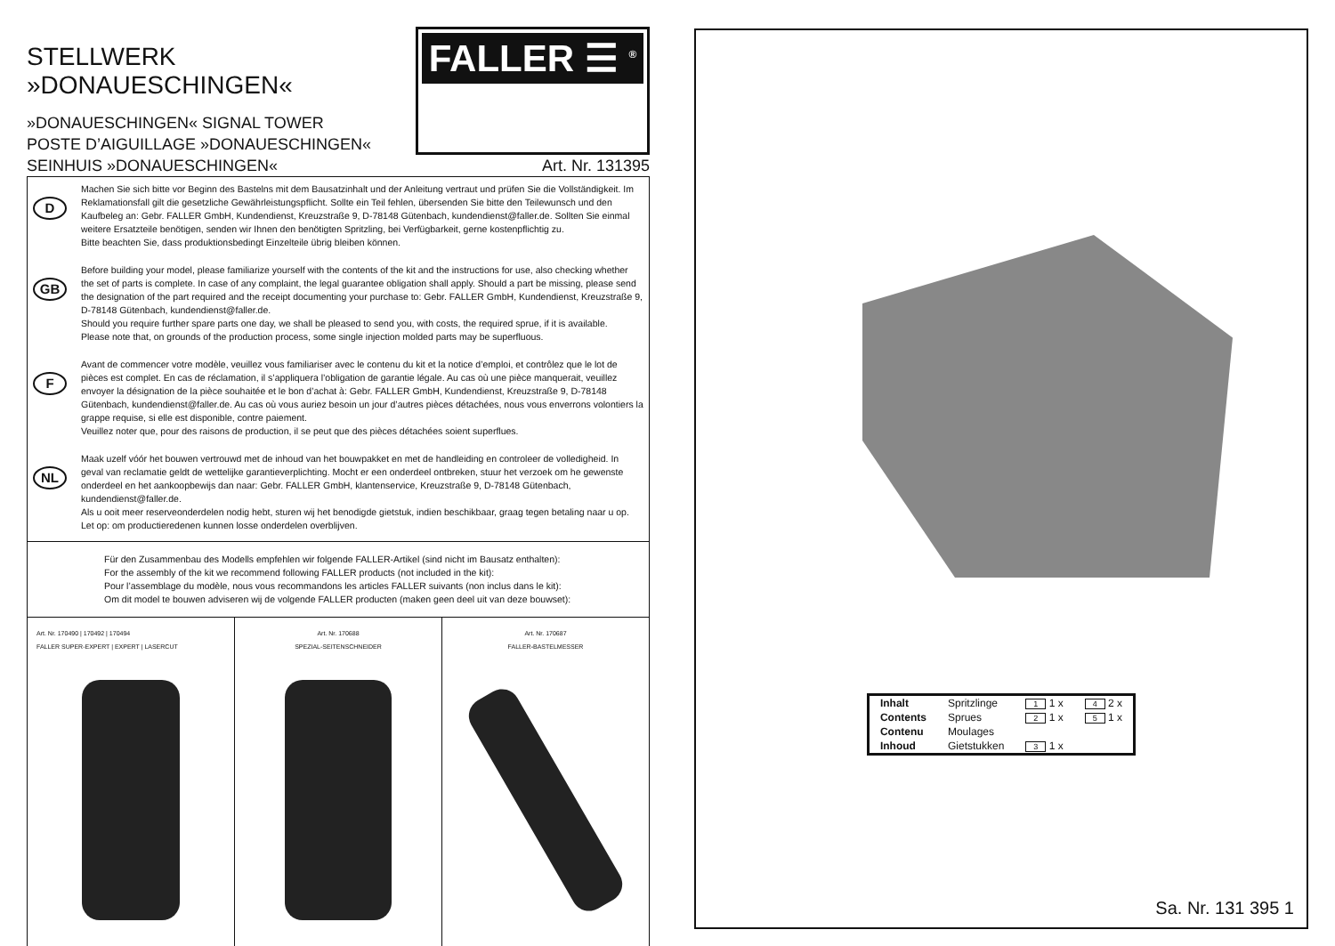STELLWERK »DONAUESCHINGEN«
»DONAUESCHINGEN« SIGNAL TOWER
POSTE D’AIGUILLAGE »DONAUESCHINGEN«
FALLER ☰ <sup>®</sup>
SEINHUIS »DONAUESCHINGEN« Art. Nr. 131395
D
Machen Sie sich bitte vor Beginn des Bastelns mit dem Bausatzinhalt und der Anleitung vertraut und prüfen Sie die Vollständigkeit. Im Reklamationsfall gilt die gesetzliche Gewährleistungspflicht. Sollte ein Teil fehlen, übersenden Sie bitte den Teilewunsch und den Kaufbeleg an: Gebr. FALLER GmbH, Kundendienst, Kreuzstraße 9, D-78148 Gütenbach, kundendienst@faller.de. Sollten Sie einmal weitere Ersatzteile benötigen, senden wir Ihnen den benötigten Spritzling, bei Verfügbarkeit, gerne kostenpflichtig zu.
Bitte beachten Sie, dass produktionsbedingt Einzelteile übrig bleiben können.
GB
Before building your model, please familiarize yourself with the contents of the kit and the instructions for use, also checking whether the set of parts is complete. In case of any complaint, the legal guarantee obligation shall apply. Should a part be missing, please send the designation of the part required and the receipt documenting your purchase to: Gebr. FALLER GmbH, Kundendienst, Kreuzstraße 9, D-78148 Gütenbach, kundendienst@faller.de.
Should you require further spare parts one day, we shall be pleased to send you, with costs, the required sprue, if it is available.
Please note that, on grounds of the production process, some single injection molded parts may be superfluous.
F
Avant de commencer votre modèle, veuillez vous familiariser avec le contenu du kit et la notice d’emploi, et contrôlez que le lot de pièces est complet. En cas de réclamation, il s’appliquera l’obligation de garantie légale. Au cas où une pièce manquerait, veuillez envoyer la désignation de la pièce souhaitée et le bon d’achat à: Gebr. FALLER GmbH, Kundendienst, Kreuzstraße 9, D-78148 Gütenbach, kundendienst@faller.de. Au cas où vous auriez besoin un jour d’autres pièces détachées, nous vous enverrons volontiers la grappe requise, si elle est disponible, contre paiement.
Veuillez noter que, pour des raisons de production, il se peut que des pièces détachées soient superflues.
NL
Maak uzelf vóór het bouwen vertrouwd met de inhoud van het bouwpakket en met de handleiding en controleer de volledigheid. In geval van reclamatie geldt de wettelijke garantieverplichting. Mocht er een onderdeel ontbreken, stuur het verzoek om he gewenste onderdeel en het aankoopbewijs dan naar: Gebr. FALLER GmbH, klantenservice, Kreuzstraße 9, D-78148 Gütenbach, kundendienst@faller.de.
Als u ooit meer reserveonderdelen nodig hebt, sturen wij het benodigde gietstuk, indien beschikbaar, graag tegen betaling naar u op.
Let op: om productieredenen kunnen losse onderdelen overblijven.
Für den Zusammenbau des Modells empfehlen wir folgende FALLER-Artikel (sind nicht im Bausatz enthalten):
For the assembly of the kit we recommend following FALLER products (not included in the kit):
Pour l’assemblage du modèle, nous vous recommandons les articles FALLER suivants (non inclus dans le kit):
Om dit model te bouwen adviseren wij de volgende FALLER producten (maken geen deel uit van deze bouwset):
Art. Nr. 170490 | 170492 | 170494
FALLER SUPER-EXPERT | EXPERT | LASERCUT
Art. Nr. 170688
SPEZIAL-SEITENSCHNEIDER
Art. Nr. 170687
FALLER-BASTELMESSER
| Inhalt | Spritzlinge | 1 1 x | 4 2 x |
| Contents | Sprues | 2 1 x | 5 1 x |
| Contenu | Moulages | | |
| Inhoud | Gietstukken | 3 1 x | |
Sa. Nr. 131 395 1